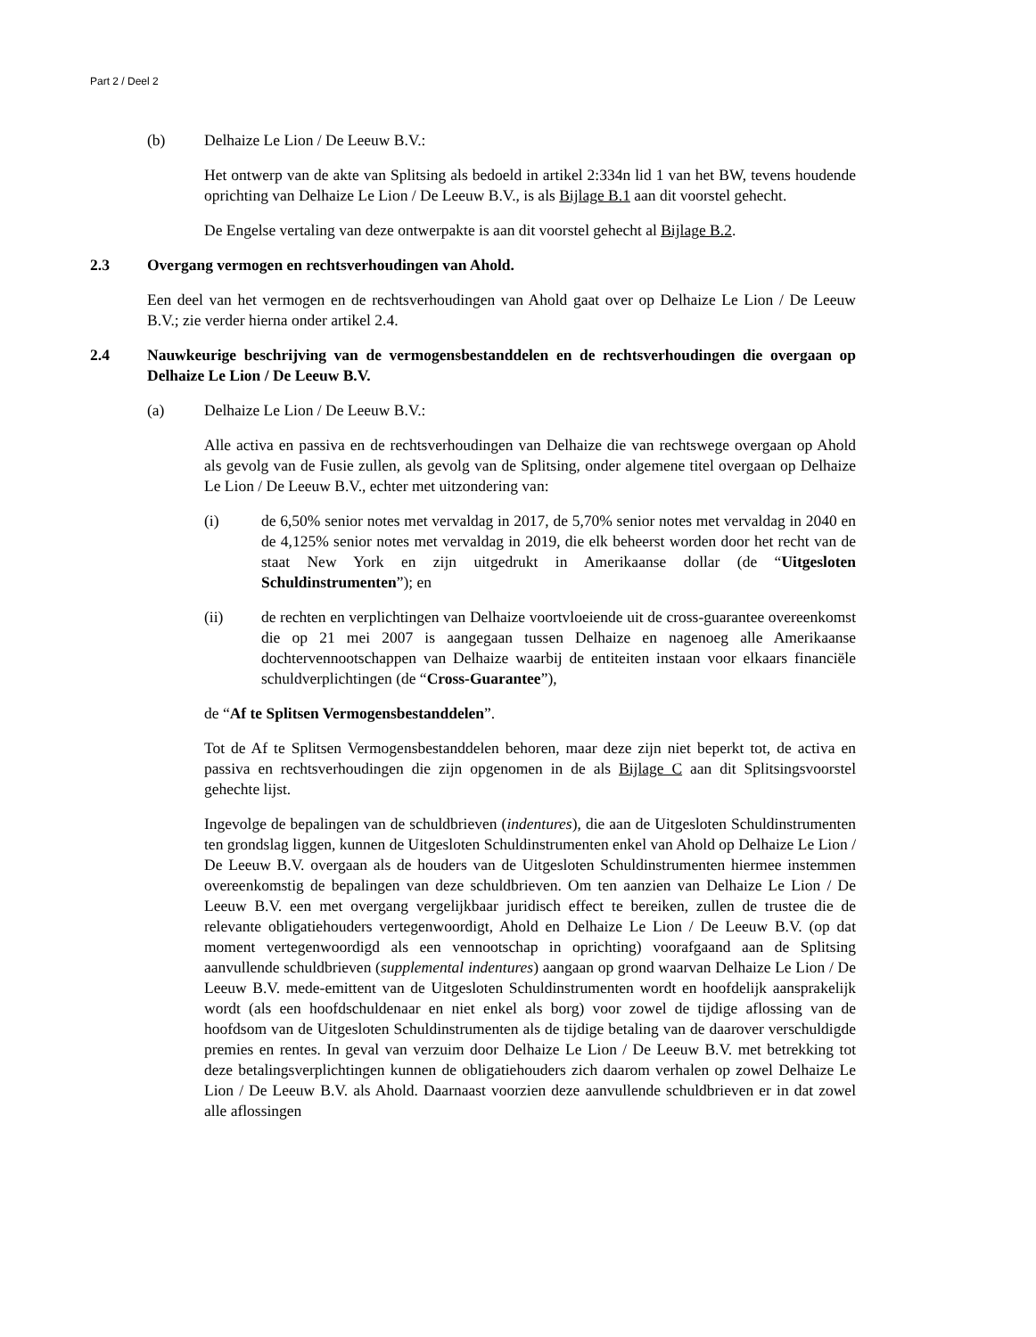Part 2 / Deel 2
(b) Delhaize Le Lion / De Leeuw B.V.:
Het ontwerp van de akte van Splitsing als bedoeld in artikel 2:334n lid 1 van het BW, tevens houdende oprichting van Delhaize Le Lion / De Leeuw B.V., is als Bijlage B.1 aan dit voorstel gehecht.
De Engelse vertaling van deze ontwerpakte is aan dit voorstel gehecht al Bijlage B.2.
2.3 Overgang vermogen en rechtsverhoudingen van Ahold.
Een deel van het vermogen en de rechtsverhoudingen van Ahold gaat over op Delhaize Le Lion / De Leeuw B.V.; zie verder hierna onder artikel 2.4.
2.4 Nauwkeurige beschrijving van de vermogensbestanddelen en de rechtsverhoudingen die overgaan op Delhaize Le Lion / De Leeuw B.V.
(a) Delhaize Le Lion / De Leeuw B.V.:
Alle activa en passiva en de rechtsverhoudingen van Delhaize die van rechtswege overgaan op Ahold als gevolg van de Fusie zullen, als gevolg van de Splitsing, onder algemene titel overgaan op Delhaize Le Lion / De Leeuw B.V., echter met uitzondering van:
(i) de 6,50% senior notes met vervaldag in 2017, de 5,70% senior notes met vervaldag in 2040 en de 4,125% senior notes met vervaldag in 2019, die elk beheerst worden door het recht van de staat New York en zijn uitgedrukt in Amerikaanse dollar (de “Uitgesloten Schuldinstrumenten”); en
(ii) de rechten en verplichtingen van Delhaize voortvloeiende uit de cross-guarantee overeenkomst die op 21 mei 2007 is aangegaan tussen Delhaize en nagenoeg alle Amerikaanse dochtervennootschappen van Delhaize waarbij de entiteiten instaan voor elkaars financiële schuldverplichtingen (de “Cross-Guarantee”),
de “Af te Splitsen Vermogensbestanddelen”.
Tot de Af te Splitsen Vermogensbestanddelen behoren, maar deze zijn niet beperkt tot, de activa en passiva en rechtsverhoudingen die zijn opgenomen in de als Bijlage C aan dit Splitsingsvoorstel gehechte lijst.
Ingevolge de bepalingen van de schuldbrieven (indentures), die aan de Uitgesloten Schuldinstrumenten ten grondslag liggen, kunnen de Uitgesloten Schuldinstrumenten enkel van Ahold op Delhaize Le Lion / De Leeuw B.V. overgaan als de houders van de Uitgesloten Schuldinstrumenten hiermee instemmen overeenkomstig de bepalingen van deze schuldbrieven. Om ten aanzien van Delhaize Le Lion / De Leeuw B.V. een met overgang vergelijkbaar juridisch effect te bereiken, zullen de trustee die de relevante obligatiehouders vertegenwoordigt, Ahold en Delhaize Le Lion / De Leeuw B.V. (op dat moment vertegenwoordigd als een vennootschap in oprichting) voorafgaand aan de Splitsing aanvullende schuldbrieven (supplemental indentures) aangaan op grond waarvan Delhaize Le Lion / De Leeuw B.V. mede-emittent van de Uitgesloten Schuldinstrumenten wordt en hoofdelijk aansprakelijk wordt (als een hoofdschuldenaar en niet enkel als borg) voor zowel de tijdige aflossing van de hoofdsom van de Uitgesloten Schuldinstrumenten als de tijdige betaling van de daarover verschuldigde premies en rentes. In geval van verzuim door Delhaize Le Lion / De Leeuw B.V. met betrekking tot deze betalingsverplichtingen kunnen de obligatiehouders zich daarom verhalen op zowel Delhaize Le Lion / De Leeuw B.V. als Ahold. Daarnaast voorzien deze aanvullende schuldbrieven er in dat zowel alle aflossingen